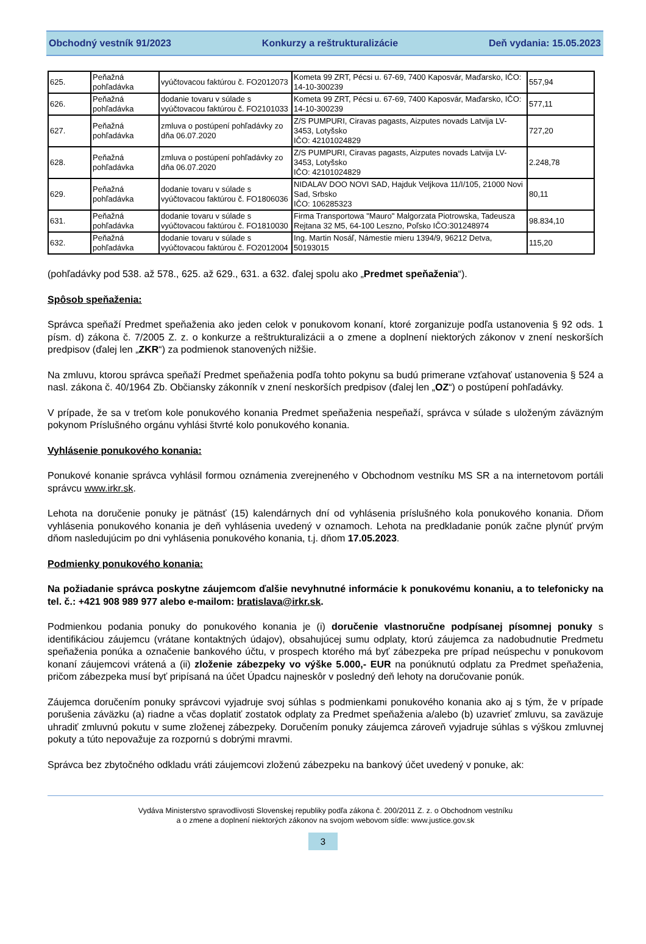Obchodný vestník 91/2023 Konkurzy a reštrukturalizácie Deň vydania: 15.05.2023
| 625. | Peňažná pohľadávka | vyúčtovacou faktúrou č. FO2012073 | Kometa 99 ZRT, Pécsi u. 67-69, 7400 Kaposvár, Maďarsko, IČO: 14-10-300239 | 557,94 |
| 626. | Peňažná pohľadávka | dodanie tovaru v súlade s vyúčtovacou faktúrou č. FO2101033 | Kometa 99 ZRT, Pécsi u. 67-69, 7400 Kaposvár, Maďarsko, IČO: 14-10-300239 | 577,11 |
| 627. | Peňažná pohľadávka | zmluva o postúpení pohľadávky zo dňa 06.07.2020 | Z/S PUMPURI, Ciravas pagasts, Aizputes novads Latvija LV-3453, Lotyšsko IČO: 42101024829 | 727,20 |
| 628. | Peňažná pohľadávka | zmluva o postúpení pohľadávky zo dňa 06.07.2020 | Z/S PUMPURI, Ciravas pagasts, Aizputes novads Latvija LV-3453, Lotyšsko IČO: 42101024829 | 2.248,78 |
| 629. | Peňažná pohľadávka | dodanie tovaru v súlade s vyúčtovacou faktúrou č. FO1806036 | NIDALAV DOO NOVI SAD, Hajduk Veljkova 11/I/105, 21000 Novi Sad, Srbsko IČO: 106285323 | 80,11 |
| 631. | Peňažná pohľadávka | dodanie tovaru v súlade s vyúčtovacou faktúrou č. FO1810030 | Firma Transportowa "Mauro" Malgorzata Piotrowska, Tadeusza Rejtana 32 M5, 64-100 Leszno, Poľsko IČO:301248974 | 98.834,10 |
| 632. | Peňažná pohľadávka | dodanie tovaru v súlade s vyúčtovacou faktúrou č. FO2012004 | Ing. Martin Nosáľ, Námestie mieru 1394/9, 96212 Detva, 50193015 | 115,20 |
(pohľadávky pod 538. až 578., 625. až 629., 631. a 632. ďalej spolu ako „Predmet speňaženia“).
Spôsob speňaženia:
Správca speňaží Predmet speňaženia ako jeden celok v ponukovom konaní, ktoré zorganizuje podľa ustanovenia § 92 ods. 1 písm. d) zákona č. 7/2005 Z. z. o konkurze a reštrukturalizácii a o zmene a doplnení niektorých zákonov v znení neskorších predpisov (ďalej len „ZKR“) za podmienok stanovených nižšie.
Na zmluvu, ktorou správca speňaží Predmet speňaženia podľa tohto pokynu sa budú primerane vzťahovať ustanovenia § 524 a nasl. zákona č. 40/1964 Zb. Občiansky zákonník v znení neskorších predpisov (ďalej len „OZ“) o postúpení pohľadávky.
V prípade, že sa v treťom kole ponukového konania Predmet speňaženia nespeňaží, správca v súlade s uloženým záväzným pokynom Príslušného orgánu vyhlási štvrté kolo ponukového konania.
Vyhlásenie ponukového konania:
Ponukové konanie správca vyhlásil formou oznámenia zverejneného v Obchodnom vestníku MS SR a na internetovom portáli správcu www.irkr.sk.
Lehota na doručenie ponuky je pätnásť (15) kalendárnych dní od vyhlásenia príslušného kola ponukového konania. Dňom vyhlásenia ponukového konania je deň vyhlásenia uvedený v oznamoch. Lehota na predkladanie ponúk začne plynúť prvým dňom nasledujúcim po dni vyhlásenia ponukového konania, t.j. dňom 17.05.2023.
Podmienky ponukového konania:
Na požiadanie správca poskytne záujemcom ďalšie nevyhnutné informácie k ponukovému konaniu, a to telefonicky na tel. č.: +421 908 989 977 alebo e-mailom: bratislava@irkr.sk.
Podmienkou podania ponuky do ponukového konania je (i) doručenie vlastnoručne podpísanej písomnej ponuky s identifikáciou záujemcu (vrátane kontaktných údajov), obsahujúcej sumu odplaty, ktorú záujemca za nadobudnutie Predmetu speňaženia ponúka a označenie bankového účtu, v prospech ktorého má byť zábezpeka pre prípad neúspechu v ponukovom konaní záujemcovi vrátená a (ii) zloženie zábezpeky vo výške 5.000,- EUR na ponúknutú odplatu za Predmet speňaženia, pričom zábezpeka musí byť pripísaná na účet Úpadcu najneskôr v posledný deň lehoty na doručovanie ponúk.
Záujemca doručením ponuky správcovi vyjadruje svoj súhlas s podmienkami ponukového konania ako aj s tým, že v prípade porušenia záväzku (a) riadne a včas doplatiť zostatok odplaty za Predmet speňaženia a/alebo (b) uzavrieť zmluvu, sa zaväzuje uhradiť zmluvnú pokutu v sume zloženej zábezpeky. Doručením ponuky záujemca zároveň vyjadruje súhlas s výškou zmluvnej pokuty a túto nepovažuje za rozpornú s dobrými mravmi.
Správca bez zbytočného odkladu vráti záujemcovi zloženú zábezpeku na bankový účet uvedený v ponuke, ak:
Vydáva Ministerstvo spravodlivosti Slovenskej republiky podľa zákona č. 200/2011 Z. z. o Obchodnom vestníku
a o zmene a doplnení niektorých zákonov na svojom webovom sídle: www.justice.gov.sk
3